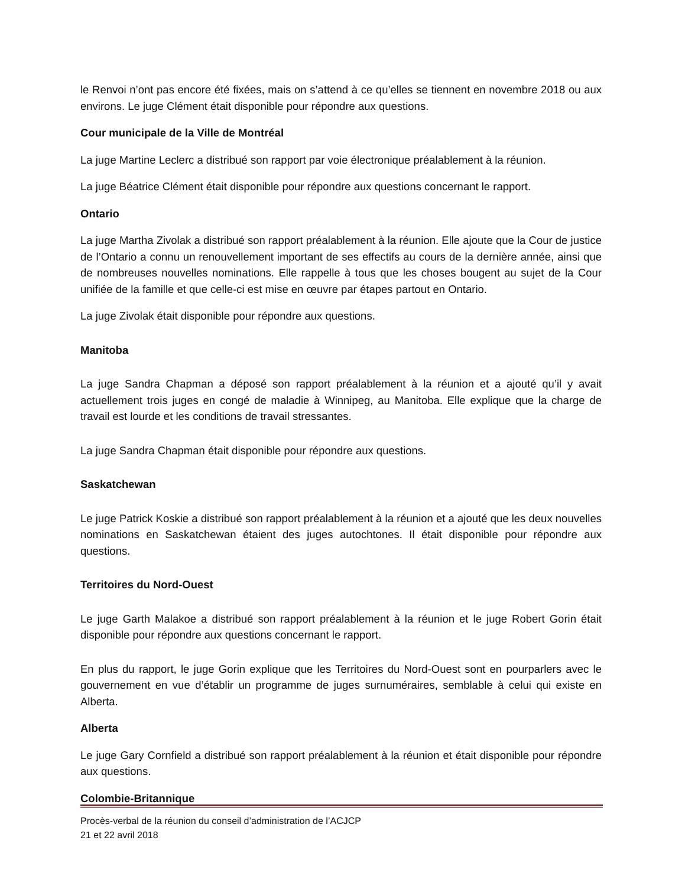le Renvoi n’ont pas encore été fixées, mais on s’attend à ce qu’elles se tiennent en novembre 2018 ou aux environs. Le juge Clément était disponible pour répondre aux questions.
Cour municipale de la Ville de Montréal
La juge Martine Leclerc a distribué son rapport par voie électronique préalablement à la réunion.
La juge Béatrice Clément était disponible pour répondre aux questions concernant le rapport.
Ontario
La juge Martha Zivolak a distribué son rapport préalablement à la réunion. Elle ajoute que la Cour de justice de l’Ontario a connu un renouvellement important de ses effectifs au cours de la dernière année, ainsi que de nombreuses nouvelles nominations. Elle rappelle à tous que les choses bougent au sujet de la Cour unifiée de la famille et que celle-ci est mise en œuvre par étapes partout en Ontario.
La juge Zivolak était disponible pour répondre aux questions.
Manitoba
La juge Sandra Chapman a déposé son rapport préalablement à la réunion et a ajouté qu’il y avait actuellement trois juges en congé de maladie à Winnipeg, au Manitoba. Elle explique que la charge de travail est lourde et les conditions de travail stressantes.
La juge Sandra Chapman était disponible pour répondre aux questions.
Saskatchewan
Le juge Patrick Koskie a distribué son rapport préalablement à la réunion et a ajouté que les deux nouvelles nominations en Saskatchewan étaient des juges autochtones. Il était disponible pour répondre aux questions.
Territoires du Nord-Ouest
Le juge Garth Malakoe a distribué son rapport préalablement à la réunion et le juge Robert Gorin était disponible pour répondre aux questions concernant le rapport.
En plus du rapport, le juge Gorin explique que les Territoires du Nord-Ouest sont en pourparlers avec le gouvernement en vue d’établir un programme de juges surnuméraires, semblable à celui qui existe en Alberta.
Alberta
Le juge Gary Cornfield a distribué son rapport préalablement à la réunion et était disponible pour répondre aux questions.
Colombie-Britannique
Procès-verbal de la réunion du conseil d’administration de l’ACJCP
21 et 22 avril 2018